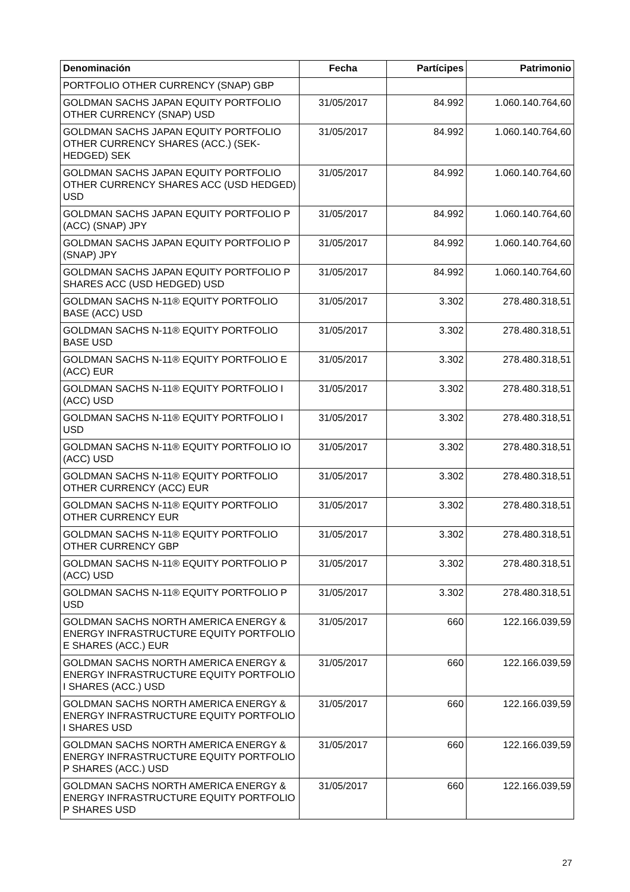| Denominación | Fecha | Partícipes | Patrimonio |
| --- | --- | --- | --- |
| PORTFOLIO OTHER CURRENCY (SNAP) GBP | | | |
| GOLDMAN SACHS JAPAN EQUITY PORTFOLIO OTHER CURRENCY (SNAP) USD | 31/05/2017 | 84.992 | 1.060.140.764,60 |
| GOLDMAN SACHS JAPAN EQUITY PORTFOLIO OTHER CURRENCY SHARES (ACC.) (SEK-HEDGED) SEK | 31/05/2017 | 84.992 | 1.060.140.764,60 |
| GOLDMAN SACHS JAPAN EQUITY PORTFOLIO OTHER CURRENCY SHARES ACC (USD HEDGED) USD | 31/05/2017 | 84.992 | 1.060.140.764,60 |
| GOLDMAN SACHS JAPAN EQUITY PORTFOLIO P (ACC) (SNAP) JPY | 31/05/2017 | 84.992 | 1.060.140.764,60 |
| GOLDMAN SACHS JAPAN EQUITY PORTFOLIO P (SNAP) JPY | 31/05/2017 | 84.992 | 1.060.140.764,60 |
| GOLDMAN SACHS JAPAN EQUITY PORTFOLIO P SHARES ACC (USD HEDGED) USD | 31/05/2017 | 84.992 | 1.060.140.764,60 |
| GOLDMAN SACHS N-11® EQUITY PORTFOLIO BASE (ACC) USD | 31/05/2017 | 3.302 | 278.480.318,51 |
| GOLDMAN SACHS N-11® EQUITY PORTFOLIO BASE USD | 31/05/2017 | 3.302 | 278.480.318,51 |
| GOLDMAN SACHS N-11® EQUITY PORTFOLIO E (ACC) EUR | 31/05/2017 | 3.302 | 278.480.318,51 |
| GOLDMAN SACHS N-11® EQUITY PORTFOLIO I (ACC) USD | 31/05/2017 | 3.302 | 278.480.318,51 |
| GOLDMAN SACHS N-11® EQUITY PORTFOLIO I USD | 31/05/2017 | 3.302 | 278.480.318,51 |
| GOLDMAN SACHS N-11® EQUITY PORTFOLIO IO (ACC) USD | 31/05/2017 | 3.302 | 278.480.318,51 |
| GOLDMAN SACHS N-11® EQUITY PORTFOLIO OTHER CURRENCY (ACC) EUR | 31/05/2017 | 3.302 | 278.480.318,51 |
| GOLDMAN SACHS N-11® EQUITY PORTFOLIO OTHER CURRENCY EUR | 31/05/2017 | 3.302 | 278.480.318,51 |
| GOLDMAN SACHS N-11® EQUITY PORTFOLIO OTHER CURRENCY GBP | 31/05/2017 | 3.302 | 278.480.318,51 |
| GOLDMAN SACHS N-11® EQUITY PORTFOLIO P (ACC) USD | 31/05/2017 | 3.302 | 278.480.318,51 |
| GOLDMAN SACHS N-11® EQUITY PORTFOLIO P USD | 31/05/2017 | 3.302 | 278.480.318,51 |
| GOLDMAN SACHS NORTH AMERICA ENERGY & ENERGY INFRASTRUCTURE EQUITY PORTFOLIO E SHARES (ACC.) EUR | 31/05/2017 | 660 | 122.166.039,59 |
| GOLDMAN SACHS NORTH AMERICA ENERGY & ENERGY INFRASTRUCTURE EQUITY PORTFOLIO I SHARES (ACC.) USD | 31/05/2017 | 660 | 122.166.039,59 |
| GOLDMAN SACHS NORTH AMERICA ENERGY & ENERGY INFRASTRUCTURE EQUITY PORTFOLIO I SHARES USD | 31/05/2017 | 660 | 122.166.039,59 |
| GOLDMAN SACHS NORTH AMERICA ENERGY & ENERGY INFRASTRUCTURE EQUITY PORTFOLIO P SHARES (ACC.) USD | 31/05/2017 | 660 | 122.166.039,59 |
| GOLDMAN SACHS NORTH AMERICA ENERGY & ENERGY INFRASTRUCTURE EQUITY PORTFOLIO P SHARES USD | 31/05/2017 | 660 | 122.166.039,59 |
27